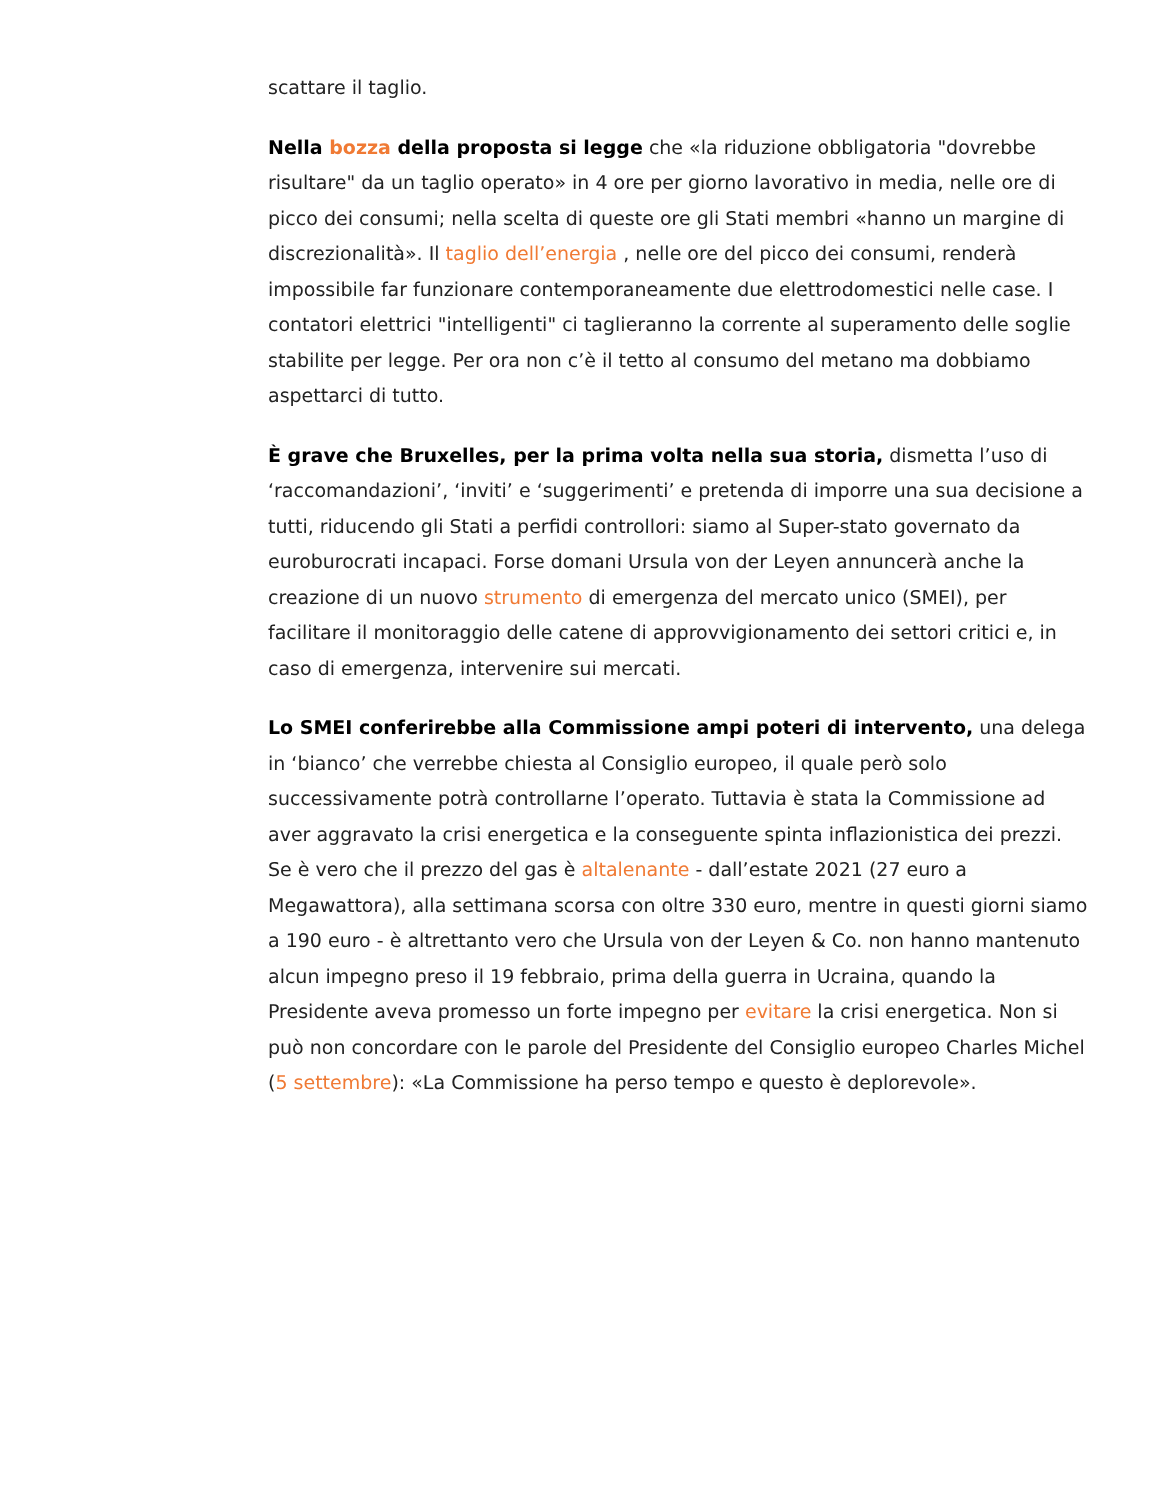scattare il taglio.
Nella bozza della proposta si legge che «la riduzione obbligatoria "dovrebbe risultare" da un taglio operato» in 4 ore per giorno lavorativo in media, nelle ore di picco dei consumi; nella scelta di queste ore gli Stati membri «hanno un margine di discrezionalità». Il taglio dell’energia , nelle ore del picco dei consumi, renderà impossibile far funzionare contemporaneamente due elettrodomestici nelle case. I contatori elettrici "intelligenti" ci taglieranno la corrente al superamento delle soglie stabilite per legge. Per ora non c’è il tetto al consumo del metano ma dobbiamo aspettarci di tutto.
È grave che Bruxelles, per la prima volta nella sua storia, dismetta l’uso di ‘raccomandazioni’, ‘inviti’ e ‘suggerimenti’ e pretenda di imporre una sua decisione a tutti, riducendo gli Stati a perfidi controllori: siamo al Super-stato governato da euroburocrati incapaci. Forse domani Ursula von der Leyen annuncerà anche la creazione di un nuovo strumento di emergenza del mercato unico (SMEI), per facilitare il monitoraggio delle catene di approvvigionamento dei settori critici e, in caso di emergenza, intervenire sui mercati.
Lo SMEI conferirebbe alla Commissione ampi poteri di intervento, una delega in ‘bianco’ che verrebbe chiesta al Consiglio europeo, il quale però solo successivamente potrà controllarne l’operato. Tuttavia è stata la Commissione ad aver aggravato la crisi energetica e la conseguente spinta inflazionistica dei prezzi. Se è vero che il prezzo del gas è altalenante - dall’estate 2021 (27 euro a Megawattora), alla settimana scorsa con oltre 330 euro, mentre in questi giorni siamo a 190 euro - è altrettanto vero che Ursula von der Leyen & Co. non hanno mantenuto alcun impegno preso il 19 febbraio, prima della guerra in Ucraina, quando la Presidente aveva promesso un forte impegno per evitare la crisi energetica. Non si può non concordare con le parole del Presidente del Consiglio europeo Charles Michel (5 settembre): «La Commissione ha perso tempo e questo è deplorevole».